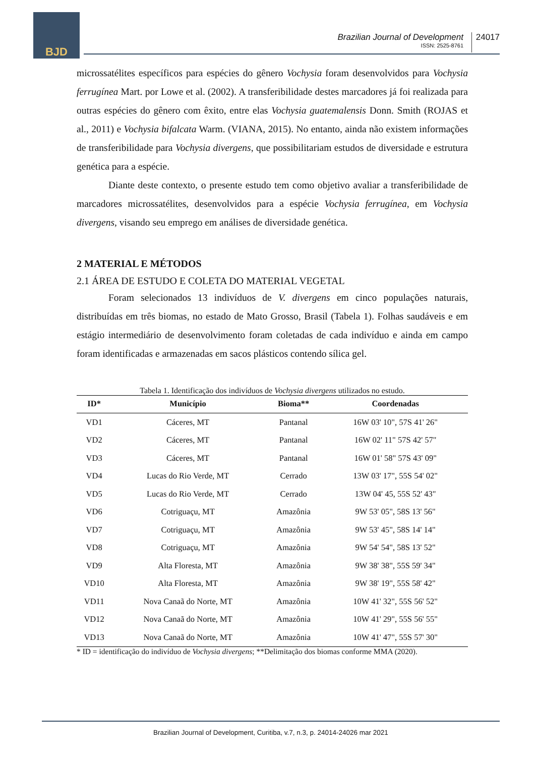BJD
Brazilian Journal of Development
ISSN: 2525-8761
24017
microssatélites específicos para espécies do gênero Vochysia foram desenvolvidos para Vochysia ferrugínea Mart. por Lowe et al. (2002). A transferibilidade destes marcadores já foi realizada para outras espécies do gênero com êxito, entre elas Vochysia guatemalensis Donn. Smith (ROJAS et al., 2011) e Vochysia bifalcata Warm. (VIANA, 2015). No entanto, ainda não existem informações de transferibilidade para Vochysia divergens, que possibilitariam estudos de diversidade e estrutura genética para a espécie.
Diante deste contexto, o presente estudo tem como objetivo avaliar a transferibilidade de marcadores microssatélites, desenvolvidos para a espécie Vochysia ferrugínea, em Vochysia divergens, visando seu emprego em análises de diversidade genética.
2 MATERIAL E MÉTODOS
2.1 ÁREA DE ESTUDO E COLETA DO MATERIAL VEGETAL
Foram selecionados 13 indivíduos de V. divergens em cinco populações naturais, distribuídas em três biomas, no estado de Mato Grosso, Brasil (Tabela 1). Folhas saudáveis e em estágio intermediário de desenvolvimento foram coletadas de cada indivíduo e ainda em campo foram identificadas e armazenadas em sacos plásticos contendo sílica gel.
Tabela 1. Identificação dos indivíduos de Vochysia divergens utilizados no estudo.
| ID* | Município | Bioma** | Coordenadas |
| --- | --- | --- | --- |
| VD1 | Cáceres, MT | Pantanal | 16W 03' 10", 57S 41' 26" |
| VD2 | Cáceres, MT | Pantanal | 16W 02' 11" 57S 42' 57" |
| VD3 | Cáceres, MT | Pantanal | 16W 01' 58" 57S 43' 09" |
| VD4 | Lucas do Rio Verde, MT | Cerrado | 13W 03' 17", 55S 54' 02" |
| VD5 | Lucas do Rio Verde, MT | Cerrado | 13W 04' 45, 55S 52' 43" |
| VD6 | Cotriguaçu, MT | Amazônia | 9W 53' 05", 58S 13' 56" |
| VD7 | Cotriguaçu, MT | Amazônia | 9W 53' 45", 58S 14' 14" |
| VD8 | Cotriguaçu, MT | Amazônia | 9W 54' 54", 58S 13' 52" |
| VD9 | Alta Floresta, MT | Amazônia | 9W 38' 38", 55S 59' 34" |
| VD10 | Alta Floresta, MT | Amazônia | 9W 38' 19", 55S 58' 42" |
| VD11 | Nova Canaã do Norte, MT | Amazônia | 10W 41' 32", 55S 56' 52" |
| VD12 | Nova Canaã do Norte, MT | Amazônia | 10W 41' 29", 55S 56' 55" |
| VD13 | Nova Canaã do Norte, MT | Amazônia | 10W 41' 47", 55S 57' 30" |
* ID = identificação do indivíduo de Vochysia divergens; **Delimitação dos biomas conforme MMA (2020).
Brazilian Journal of Development, Curitiba, v.7, n.3, p. 24014-24026 mar 2021